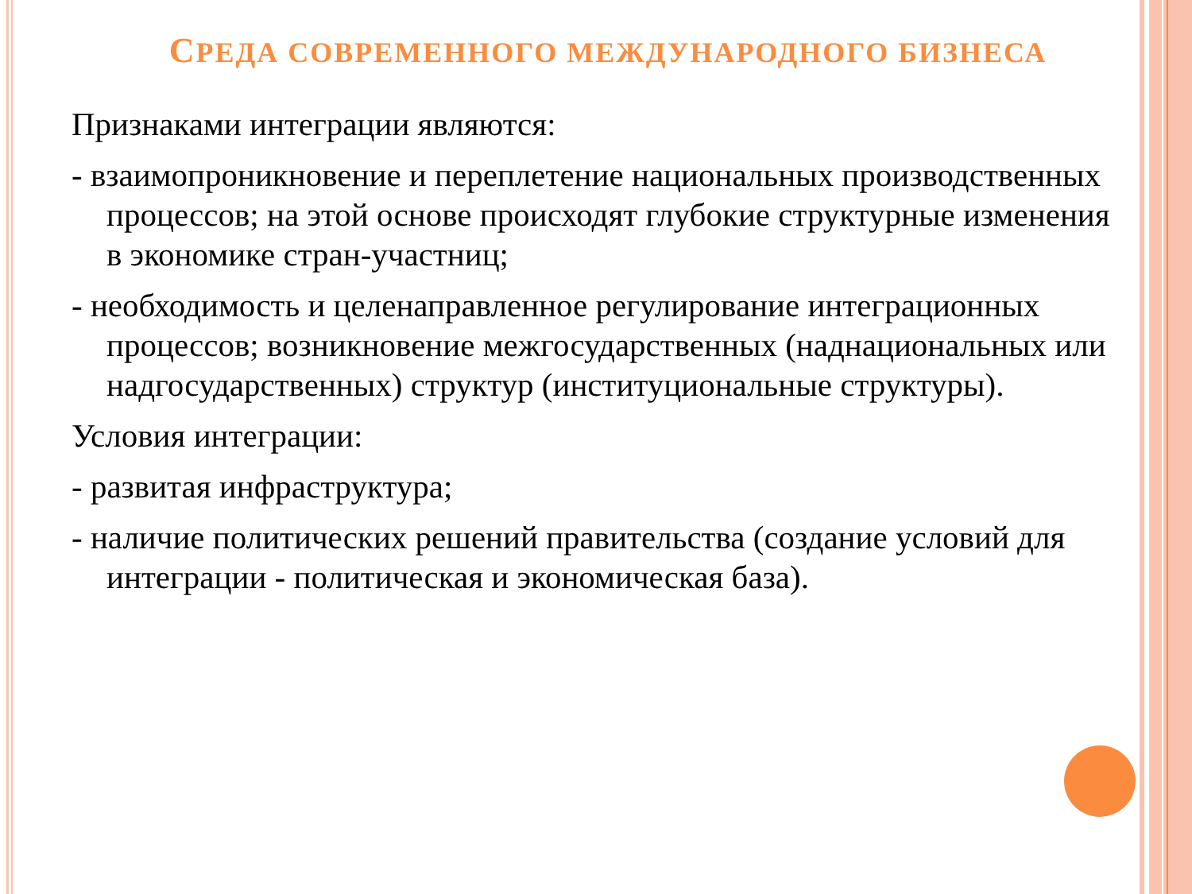СРЕДА СОВРЕМЕННОГО МЕЖДУНАРОДНОГО БИЗНЕСА
Признаками интеграции являются:
- взаимопроникновение и переплетение национальных производственных процессов; на этой основе происходят глубокие структурные изменения в экономике стран-участниц;
- необходимость и целенаправленное регулирование интеграционных процессов; возникновение межгосударственных (наднациональных или надгосударственных) структур (институциональные структуры).
Условия интеграции:
- развитая инфраструктура;
- наличие политических решений правительства (создание условий для интеграции - политическая и экономическая база).